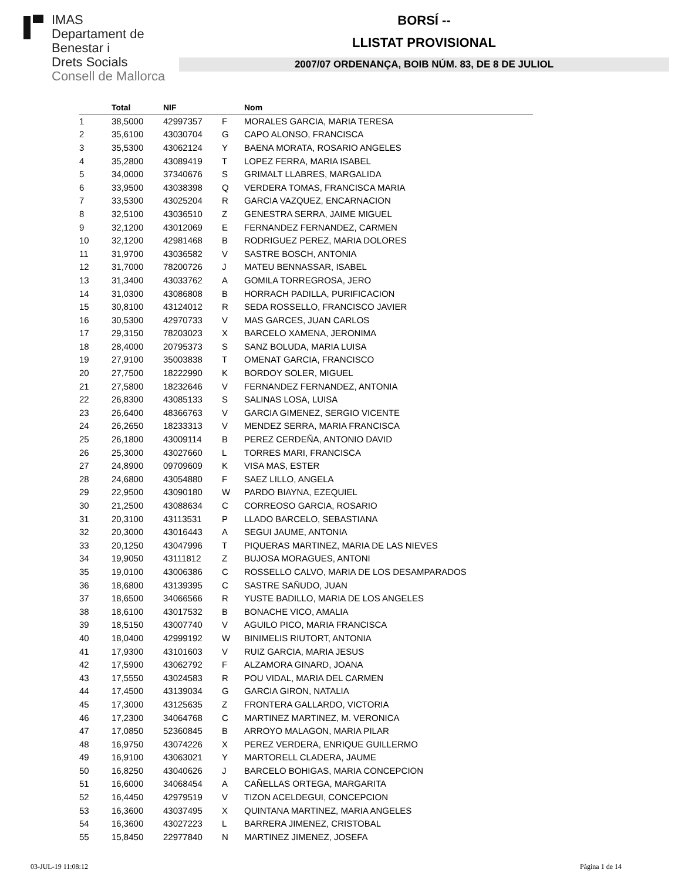IMAS
Departament de
Benestar i
Drets Socials
Consell de Mallorca
BORSÍ --
LLISTAT PROVISIONAL
2007/07 ORDENANÇA, BOIB NÚM. 83, DE 8 DE JULIOL
| | Total | NIF | | Nom |
| --- | --- | --- | --- | --- |
| 1 | 38,5000 | 42997357 | F | MORALES GARCIA, MARIA TERESA |
| 2 | 35,6100 | 43030704 | G | CAPO ALONSO, FRANCISCA |
| 3 | 35,5300 | 43062124 | Y | BAENA MORATA, ROSARIO ANGELES |
| 4 | 35,2800 | 43089419 | T | LOPEZ FERRA, MARIA ISABEL |
| 5 | 34,0000 | 37340676 | S | GRIMALT LLABRES, MARGALIDA |
| 6 | 33,9500 | 43038398 | Q | VERDERA TOMAS, FRANCISCA MARIA |
| 7 | 33,5300 | 43025204 | R | GARCIA VAZQUEZ, ENCARNACION |
| 8 | 32,5100 | 43036510 | Z | GENESTRA SERRA, JAIME MIGUEL |
| 9 | 32,1200 | 43012069 | E | FERNANDEZ FERNANDEZ, CARMEN |
| 10 | 32,1200 | 42981468 | B | RODRIGUEZ PEREZ, MARIA DOLORES |
| 11 | 31,9700 | 43036582 | V | SASTRE BOSCH, ANTONIA |
| 12 | 31,7000 | 78200726 | J | MATEU BENNASSAR, ISABEL |
| 13 | 31,3400 | 43033762 | A | GOMILA TORREGROSA, JERO |
| 14 | 31,0300 | 43086808 | B | HORRACH PADILLA, PURIFICACION |
| 15 | 30,8100 | 43124012 | R | SEDA ROSSELLO, FRANCISCO JAVIER |
| 16 | 30,5300 | 42970733 | V | MAS GARCES, JUAN CARLOS |
| 17 | 29,3150 | 78203023 | X | BARCELO XAMENA, JERONIMA |
| 18 | 28,4000 | 20795373 | S | SANZ BOLUDA, MARIA LUISA |
| 19 | 27,9100 | 35003838 | T | OMENAT GARCIA, FRANCISCO |
| 20 | 27,7500 | 18222990 | K | BORDOY SOLER, MIGUEL |
| 21 | 27,5800 | 18232646 | V | FERNANDEZ FERNANDEZ, ANTONIA |
| 22 | 26,8300 | 43085133 | S | SALINAS LOSA, LUISA |
| 23 | 26,6400 | 48366763 | V | GARCIA GIMENEZ, SERGIO VICENTE |
| 24 | 26,2650 | 18233313 | V | MENDEZ SERRA, MARIA FRANCISCA |
| 25 | 26,1800 | 43009114 | B | PEREZ CERDEÑA, ANTONIO DAVID |
| 26 | 25,3000 | 43027660 | L | TORRES MARI, FRANCISCA |
| 27 | 24,8900 | 09709609 | K | VISA MAS, ESTER |
| 28 | 24,6800 | 43054880 | F | SAEZ LILLO, ANGELA |
| 29 | 22,9500 | 43090180 | W | PARDO BIAYNA, EZEQUIEL |
| 30 | 21,2500 | 43088634 | C | CORREOSO GARCIA, ROSARIO |
| 31 | 20,3100 | 43113531 | P | LLADO BARCELO, SEBASTIANA |
| 32 | 20,3000 | 43016443 | A | SEGUI JAUME, ANTONIA |
| 33 | 20,1250 | 43047996 | T | PIQUERAS MARTINEZ, MARIA DE LAS NIEVES |
| 34 | 19,9050 | 43111812 | Z | BUJOSA MORAGUES, ANTONI |
| 35 | 19,0100 | 43006386 | C | ROSSELLO CALVO, MARIA DE LOS DESAMPARADOS |
| 36 | 18,6800 | 43139395 | C | SASTRE SAÑUDO, JUAN |
| 37 | 18,6500 | 34066566 | R | YUSTE BADILLO, MARIA DE LOS ANGELES |
| 38 | 18,6100 | 43017532 | B | BONACHE VICO, AMALIA |
| 39 | 18,5150 | 43007740 | V | AGUILO PICO, MARIA FRANCISCA |
| 40 | 18,0400 | 42999192 | W | BINIMELIS RIUTORT, ANTONIA |
| 41 | 17,9300 | 43101603 | V | RUIZ GARCIA, MARIA JESUS |
| 42 | 17,5900 | 43062792 | F | ALZAMORA GINARD, JOANA |
| 43 | 17,5550 | 43024583 | R | POU VIDAL, MARIA DEL CARMEN |
| 44 | 17,4500 | 43139034 | G | GARCIA GIRON, NATALIA |
| 45 | 17,3000 | 43125635 | Z | FRONTERA GALLARDO, VICTORIA |
| 46 | 17,2300 | 34064768 | C | MARTINEZ MARTINEZ, M. VERONICA |
| 47 | 17,0850 | 52360845 | B | ARROYO MALAGON, MARIA PILAR |
| 48 | 16,9750 | 43074226 | X | PEREZ VERDERA, ENRIQUE GUILLERMO |
| 49 | 16,9100 | 43063021 | Y | MARTORELL CLADERA, JAUME |
| 50 | 16,8250 | 43040626 | J | BARCELO BOHIGAS, MARIA CONCEPCION |
| 51 | 16,6000 | 34068454 | A | CAÑELLAS ORTEGA, MARGARITA |
| 52 | 16,4450 | 42979519 | V | TIZON ACELDEGUI, CONCEPCION |
| 53 | 16,3600 | 43037495 | X | QUINTANA MARTINEZ, MARIA ANGELES |
| 54 | 16,3600 | 43027223 | L | BARRERA JIMENEZ, CRISTOBAL |
| 55 | 15,8450 | 22977840 | N | MARTINEZ JIMENEZ, JOSEFA |
03-JUL-19 11:08:12 Pàgina 1 de 14